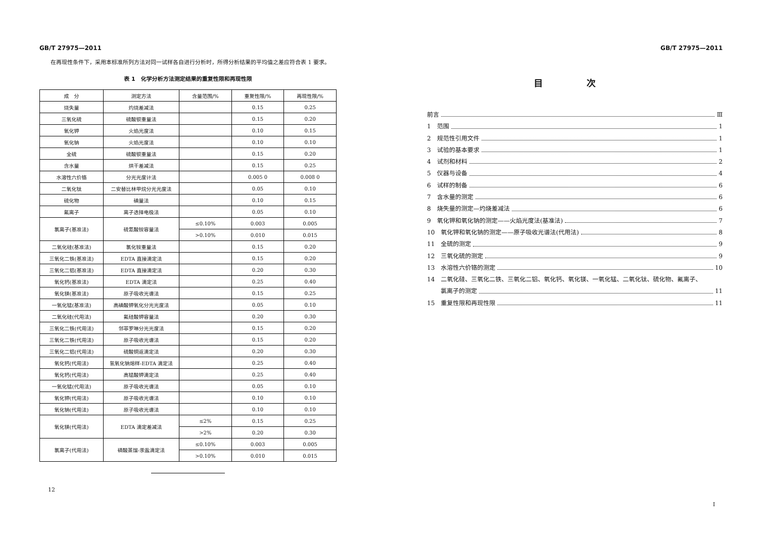GB/T 27975—2011
在再现性条件下，采用本标准所列方法对同一试样各自进行分析时，所得分析结果的平均值之差应符合表 1 要求。
表 1　化学分析方法测定结果的重复性限和再现性限
| 成 分 | 测定方法 | 含量范围/% | 重复性限/% | 再现性限/% |
| --- | --- | --- | --- | --- |
| 烧失量 | 灼烧差减法 | | 0.15 | 0.25 |
| 三氧化硫 | 硫酸钡重量法 | | 0.15 | 0.20 |
| 氧化钾 | 火焰光度法 | | 0.10 | 0.15 |
| 氧化钠 | 火焰光度法 | | 0.10 | 0.10 |
| 全硫 | 硫酸钡重量法 | | 0.15 | 0.20 |
| 含水量 | 烘干差减法 | | 0.15 | 0.25 |
| 水溶性六价铬 | 分光光度计法 | | 0.005 0 | 0.008 0 |
| 二氧化钛 | 二安替比林甲烷分光光度法 | | 0.05 | 0.10 |
| 硫化物 | 碘量法 | | 0.10 | 0.15 |
| 氟离子 | 离子选择电极法 | | 0.05 | 0.10 |
| 氯离子(基准法) | 硫氰酸铵容量法 | ≤0.10% | 0.003 | 0.005 |
| | | >0.10% | 0.010 | 0.015 |
| 二氧化硅(基准法) | 氯化铵重量法 | | 0.15 | 0.20 |
| 三氧化二铁(基准法) | EDTA 直接滴定法 | | 0.15 | 0.20 |
| 三氧化二铝(基准法) | EDTA 直接滴定法 | | 0.20 | 0.30 |
| 氧化钙(基准法) | EDTA 滴定法 | | 0.25 | 0.40 |
| 氧化镁(基准法) | 原子吸收光谱法 | | 0.15 | 0.25 |
| 一氧化锰(基准法) | 高碘酸钾氧化分光光度法 | | 0.05 | 0.10 |
| 二氧化硅(代用法) | 氟硅酸钾容量法 | | 0.20 | 0.30 |
| 三氧化二铁(代用法) | 邻菲罗啉分光光度法 | | 0.15 | 0.20 |
| 三氧化二铁(代用法) | 原子吸收光谱法 | | 0.15 | 0.20 |
| 三氧化二铝(代用法) | 硫酸铜返滴定法 | | 0.20 | 0.30 |
| 氧化钙(代用法) | 氢氧化钠熔样-EDTA 滴定法 | | 0.25 | 0.40 |
| 氧化钙(代用法) | 高锰酸钾滴定法 | | 0.25 | 0.40 |
| 一氧化锰(代用法) | 原子吸收光谱法 | | 0.05 | 0.10 |
| 氧化钾(代用法) | 原子吸收光谱法 | | 0.10 | 0.10 |
| 氧化钠(代用法) | 原子吸收光谱法 | | 0.10 | 0.10 |
| 氧化镁(代用法) | EDTA 滴定差减法 | ≤2% | 0.15 | 0.25 |
| | | >2% | 0.20 | 0.30 |
| 氯离子(代用法) | 磷酸蒸馏-汞盐滴定法 | ≤0.10% | 0.003 | 0.005 |
| | | >0.10% | 0.010 | 0.015 |
12
GB/T 27975—2011
目 次
前言 Ⅲ
1　范围 1
2　规范性引用文件 1
3　试验的基本要求 1
4　试剂和材料 2
5　仪器与设备 4
6　试样的制备 6
7　含水量的测定 6
8　烧失量的测定—灼烧差减法 6
9　氧化钾和氧化钠的测定——火焰光度法(基准法) 7
10　氧化钾和氧化钠的测定——原子吸收光谱法(代用法) 8
11　全硫的测定 9
12　三氧化硫的测定 9
13　水溶性六价铬的测定 10
14　二氧化硅、三氧化二铁、三氧化二铝、氧化钙、氧化镁、一氧化锰、二氧化钛、硫化物、氟离子、
氯离子的测定 11
15　重复性限和再现性限 11
I